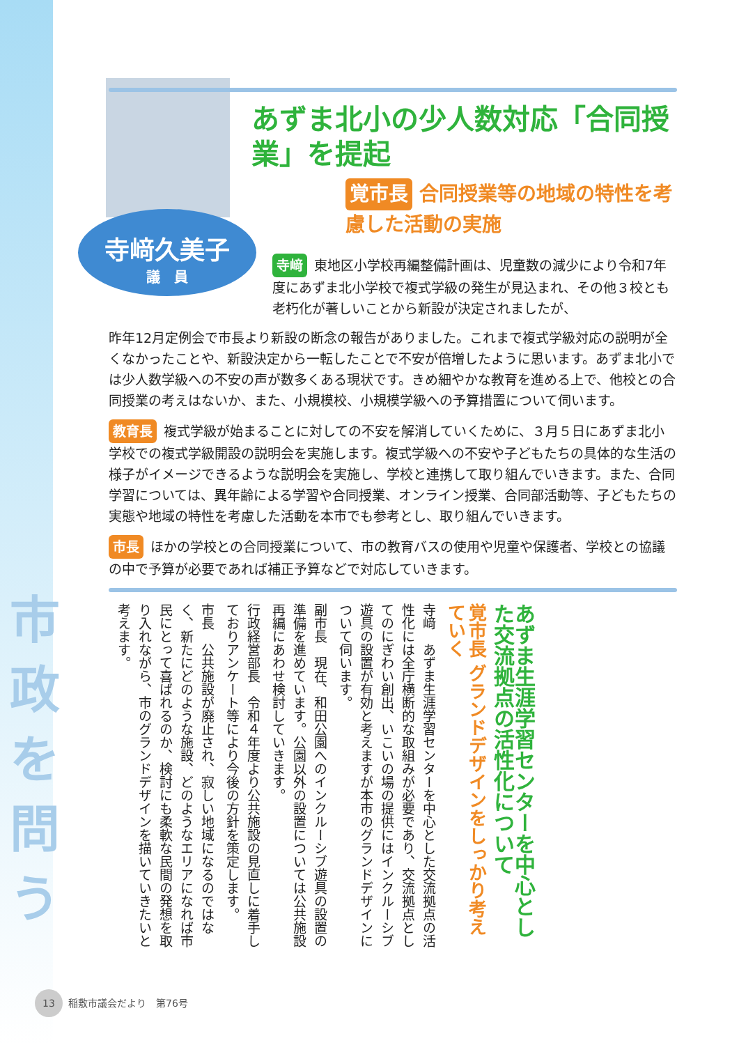寺﨑久美子
議　員
あずま北小の少人数対応「合同授業」を提起
覚市長 合同授業等の地域の特性を考慮した活動の実施
寺﨑 東地区小学校再編整備計画は、児童数の減少により令和7年度にあずま北小学校で複式学級の発生が見込まれ、その他３校とも老朽化が著しいことから新設が決定されましたが、
昨年12月定例会で市長より新設の断念の報告がありました。これまで複式学級対応の説明が全くなかったことや、新設決定から一転したことで不安が倍増したように思います。あずま北小では少人数学級への不安の声が数多くある現状です。きめ細やかな教育を進める上で、他校との合同授業の考えはないか、また、小規模校、小規模学級への予算措置について伺います。
教育長 複式学級が始まることに対しての不安を解消していくために、３月５日にあずま北小学校での複式学級開設の説明会を実施します。複式学級への不安や子どもたちの具体的な生活の様子がイメージできるような説明会を実施し、学校と連携して取り組んでいきます。また、合同学習については、異年齢による学習や合同授業、オンライン授業、合同部活動等、子どもたちの実態や地域の特性を考慮した活動を本市でも参考とし、取り組んでいきます。
市長 ほかの学校との合同授業について、市の教育バスの使用や児童や保護者、学校との協議の中で予算が必要であれば補正予算などで対応していきます。
あずま生涯学習センターを中心とした交流拠点の活性化について
覚市長 グランドデザインをしっかり考えていく
寺﨑　あずま生涯学習センターを中心とした交流拠点の活性化には全庁横断的な取組みが必要であり、交流拠点としてのにぎわい創出、いこいの場の提供にはインクルーシブ遊具の設置が有効と考えますが本市のグランドデザインについて伺います。
副市長　現在、和田公園へのインクルーシブ遊具の設置の準備を進めています。公園以外の設置については公共施設再編にあわせ検討していきます。
行政経営部長　令和４年度より公共施設の見直しに着手しておりアンケート等により今後の方針を策定します。
市長　公共施設が廃止され、寂しい地域になるのではなく、新たにどのような施設、どのようなエリアになれば市民にとって喜ばれるのか、検討にも柔軟な民間の発想を取り入れながら、市のグランドデザインを描いていきたいと考えます。
市政を問う
13 稲敷市議会だより　第76号